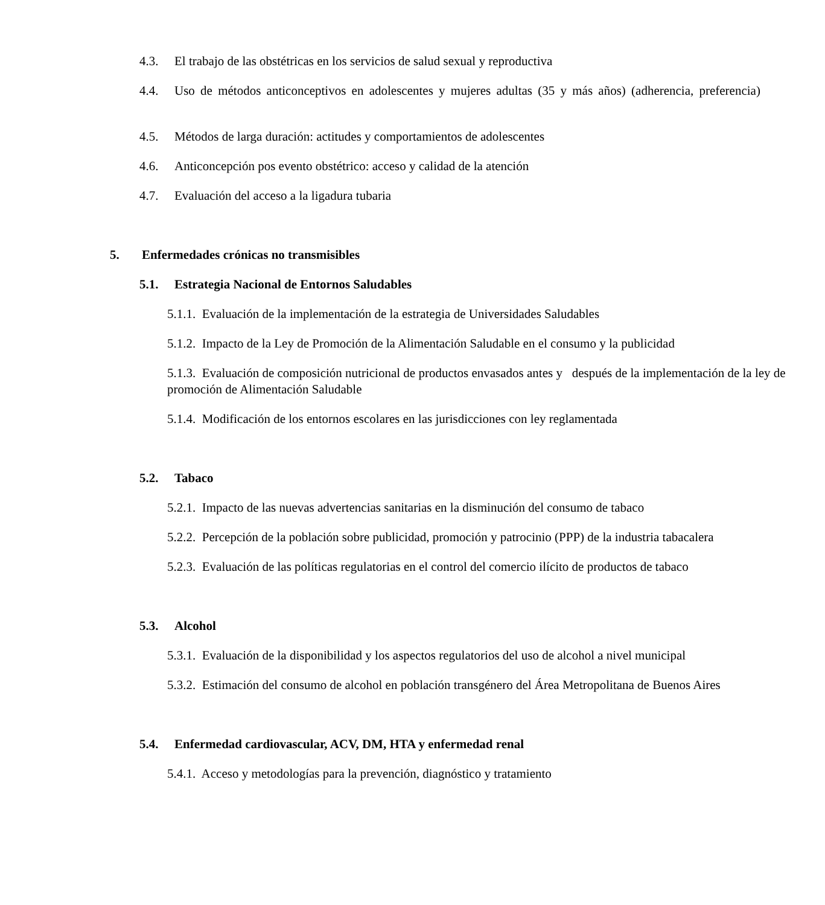4.3. El trabajo de las obstétricas en los servicios de salud sexual y reproductiva
4.4. Uso de métodos anticonceptivos en adolescentes y mujeres adultas (35 y más años) (adherencia, preferencia)
4.5. Métodos de larga duración: actitudes y comportamientos de adolescentes
4.6. Anticoncepción pos evento obstétrico: acceso y calidad de la atención
4.7. Evaluación del acceso a la ligadura tubaria
5. Enfermedades crónicas no transmisibles
5.1. Estrategia Nacional de Entornos Saludables
5.1.1. Evaluación de la implementación de la estrategia de Universidades Saludables
5.1.2. Impacto de la Ley de Promoción de la Alimentación Saludable en el consumo y la publicidad
5.1.3. Evaluación de composición nutricional de productos envasados antes y después de la implementación de la ley de promoción de Alimentación Saludable
5.1.4. Modificación de los entornos escolares en las jurisdicciones con ley reglamentada
5.2. Tabaco
5.2.1. Impacto de las nuevas advertencias sanitarias en la disminución del consumo de tabaco
5.2.2. Percepción de la población sobre publicidad, promoción y patrocinio (PPP) de la industria tabacalera
5.2.3. Evaluación de las políticas regulatorias en el control del comercio ilícito de productos de tabaco
5.3. Alcohol
5.3.1. Evaluación de la disponibilidad y los aspectos regulatorios del uso de alcohol a nivel municipal
5.3.2. Estimación del consumo de alcohol en población transgénero del Área Metropolitana de Buenos Aires
5.4. Enfermedad cardiovascular, ACV, DM, HTA y enfermedad renal
5.4.1. Acceso y metodologías para la prevención, diagnóstico y tratamiento